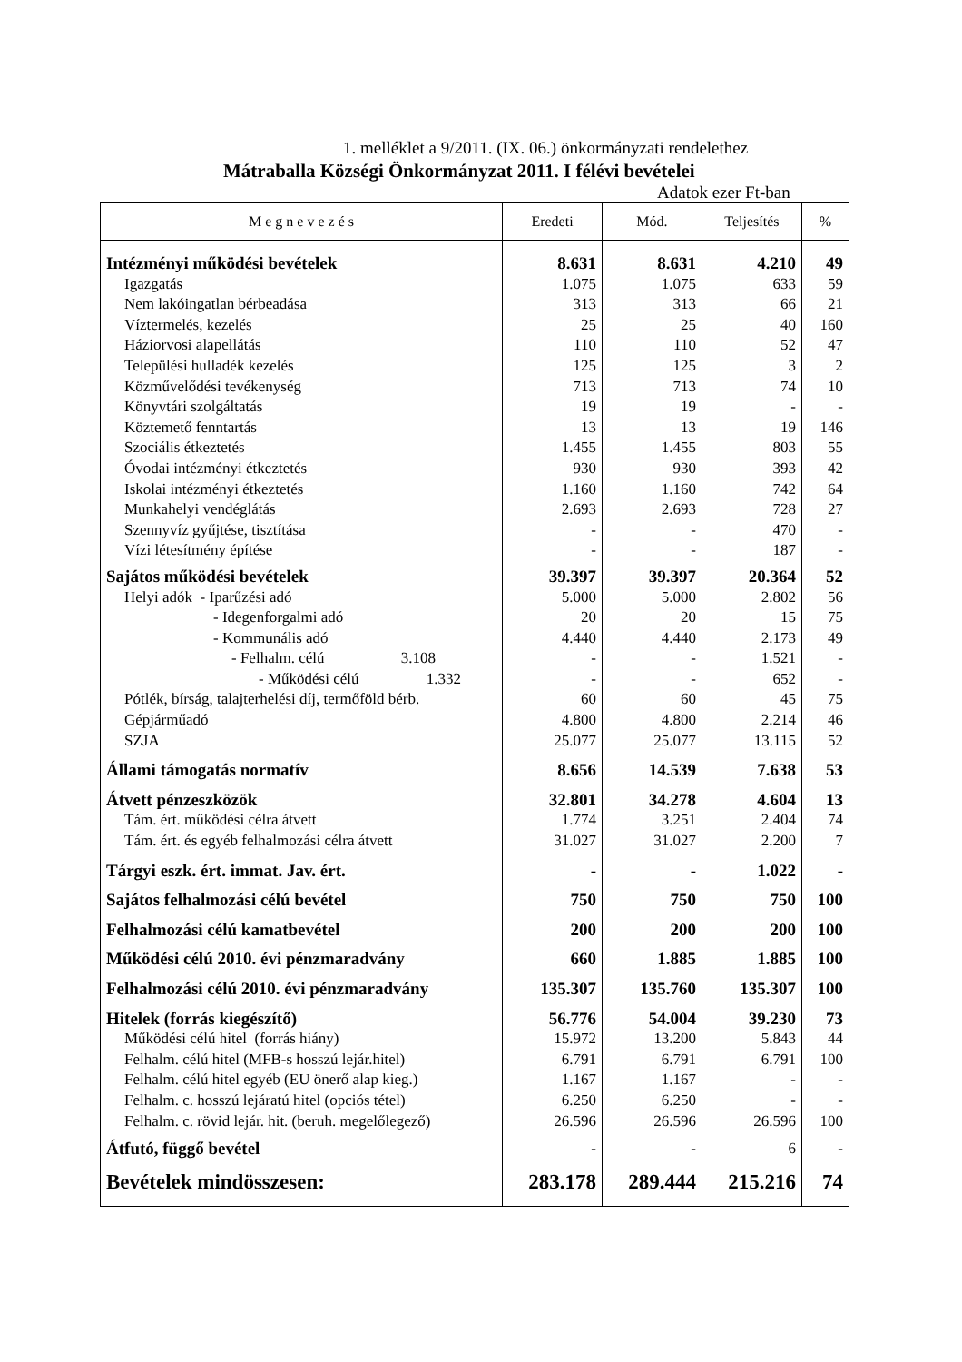1. melléklet a 9/2011. (IX. 06.) önkormányzati rendelethez
Mátraballa Községi Önkormányzat 2011. I félévi bevételei
Adatok ezer Ft-ban
| M e g n e v e z é s | Eredeti | Mód. | Teljesítés | % |
| --- | --- | --- | --- | --- |
| Intézményi működési bevételek | 8.631 | 8.631 | 4.210 | 49 |
| Igazgatás | 1.075 | 1.075 | 633 | 59 |
| Nem lakóingatlan bérbeadása | 313 | 313 | 66 | 21 |
| Víztermelés, kezelés | 25 | 25 | 40 | 160 |
| Háziorvosi alapellátás | 110 | 110 | 52 | 47 |
| Települési hulladék kezelés | 125 | 125 | 3 | 2 |
| Közművelődési tevékenység | 713 | 713 | 74 | 10 |
| Könyvtári szolgáltatás | 19 | 19 | - | - |
| Köztemető fenntartás | 13 | 13 | 19 | 146 |
| Szociális étkeztetés | 1.455 | 1.455 | 803 | 55 |
| Óvodai intézményi étkeztetés | 930 | 930 | 393 | 42 |
| Iskolai intézményi étkeztetés | 1.160 | 1.160 | 742 | 64 |
| Munkahelyi vendéglátás | 2.693 | 2.693 | 728 | 27 |
| Szennyvíz gyűjtése, tisztítása | - | - | 470 | - |
| Vízi létesítmény építése | - | - | 187 | - |
| Sajátos működési bevételek | 39.397 | 39.397 | 20.364 | 52 |
| Helyi adók - Iparűzési adó | 5.000 | 5.000 | 2.802 | 56 |
| - Idegenforgalmi adó | 20 | 20 | 15 | 75 |
| - Kommunális adó | 4.440 | 4.440 | 2.173 | 49 |
| - Felhalm. célú 3.108 | - | - | 1.521 | - |
| - Működési célú 1.332 | - | - | 652 | - |
| Pótlék, bírság, talajterhelési díj, termőföld bérb. | 60 | 60 | 45 | 75 |
| Gépjárműadó | 4.800 | 4.800 | 2.214 | 46 |
| SZJA | 25.077 | 25.077 | 13.115 | 52 |
| Állami támogatás normatív | 8.656 | 14.539 | 7.638 | 53 |
| Átvett pénzeszközök | 32.801 | 34.278 | 4.604 | 13 |
| Tám. ért. működési célra átvett | 1.774 | 3.251 | 2.404 | 74 |
| Tám. ért. és egyéb felhalmozási célra átvett | 31.027 | 31.027 | 2.200 | 7 |
| Tárgyi eszk. ért. immat. Jav. ért. | - | - | 1.022 | - |
| Sajátos felhalmozási célú bevétel | 750 | 750 | 750 | 100 |
| Felhalmozási célú kamatbevétel | 200 | 200 | 200 | 100 |
| Működési célú 2010. évi pénzmaradvány | 660 | 1.885 | 1.885 | 100 |
| Felhalmozási célú 2010. évi pénzmaradvány | 135.307 | 135.760 | 135.307 | 100 |
| Hitelek (forrás kiegészítő) | 56.776 | 54.004 | 39.230 | 73 |
| Működési célú hitel (forrás hiány) | 15.972 | 13.200 | 5.843 | 44 |
| Felhalm. célú hitel (MFB-s hosszú lejár.hitel) | 6.791 | 6.791 | 6.791 | 100 |
| Felhalm. célú hitel egyéb (EU önerő alap kieg.) | 1.167 | 1.167 | - | - |
| Felhalm. c. hosszú lejáratú hitel (opciós tétel) | 6.250 | 6.250 | - | - |
| Felhalm. c. rövid lejár. hit. (beruh. megelőlegező) | 26.596 | 26.596 | 26.596 | 100 |
| Átfutó, függő bevétel | - | - | 6 | - |
| Bevételek mindösszesen: | 283.178 | 289.444 | 215.216 | 74 |